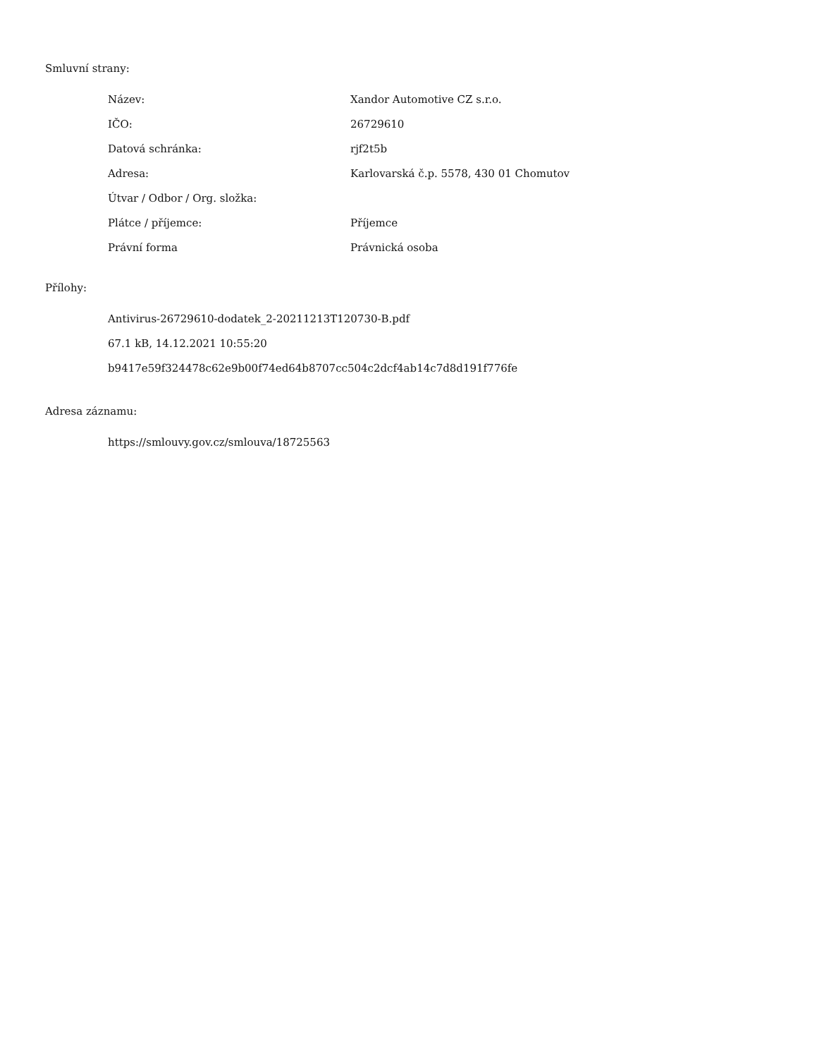Smluvní strany:
| Název: | Xandor Automotive CZ s.r.o. |
| IČO: | 26729610 |
| Datová schránka: | rjf2t5b |
| Adresa: | Karlovarská č.p. 5578, 430 01 Chomutov |
| Útvar / Odbor / Org. složka: | |
| Plátce / příjemce: | Příjemce |
| Právní forma | Právnická osoba |
Přílohy:
Antivirus-26729610-dodatek_2-20211213T120730-B.pdf
67.1 kB, 14.12.2021 10:55:20
b9417e59f324478c62e9b00f74ed64b8707cc504c2dcf4ab14c7d8d191f776fe
Adresa záznamu:
https://smlouvy.gov.cz/smlouva/18725563